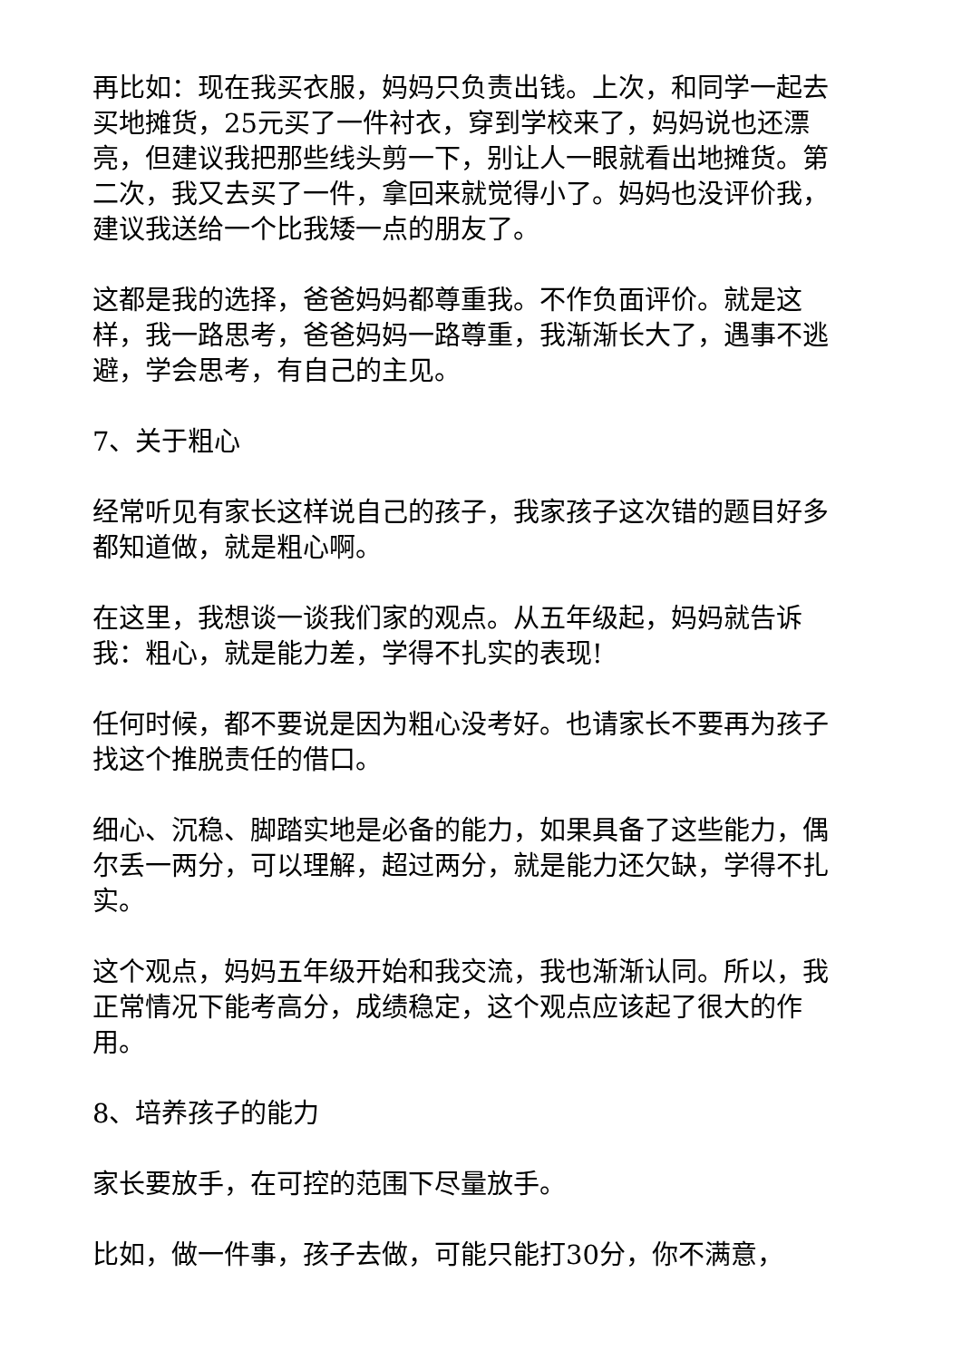再比如：现在我买衣服，妈妈只负责出钱。上次，和同学一起去买地摊货，25元买了一件衬衣，穿到学校来了，妈妈说也还漂亮，但建议我把那些线头剪一下，别让人一眼就看出地摊货。第二次，我又去买了一件，拿回来就觉得小了。妈妈也没评价我，建议我送给一个比我矮一点的朋友了。
这都是我的选择，爸爸妈妈都尊重我。不作负面评价。就是这样，我一路思考，爸爸妈妈一路尊重，我渐渐长大了，遇事不逃避，学会思考，有自己的主见。
7、关于粗心
经常听见有家长这样说自己的孩子，我家孩子这次错的题目好多都知道做，就是粗心啊。
在这里，我想谈一谈我们家的观点。从五年级起，妈妈就告诉我：粗心，就是能力差，学得不扎实的表现!
任何时候，都不要说是因为粗心没考好。也请家长不要再为孩子找这个推脱责任的借口。
细心、沉稳、脚踏实地是必备的能力，如果具备了这些能力，偶尔丢一两分，可以理解，超过两分，就是能力还欠缺，学得不扎实。
这个观点，妈妈五年级开始和我交流，我也渐渐认同。所以，我正常情况下能考高分，成绩稳定，这个观点应该起了很大的作用。
8、培养孩子的能力
家长要放手，在可控的范围下尽量放手。
比如，做一件事，孩子去做，可能只能打30分，你不满意，